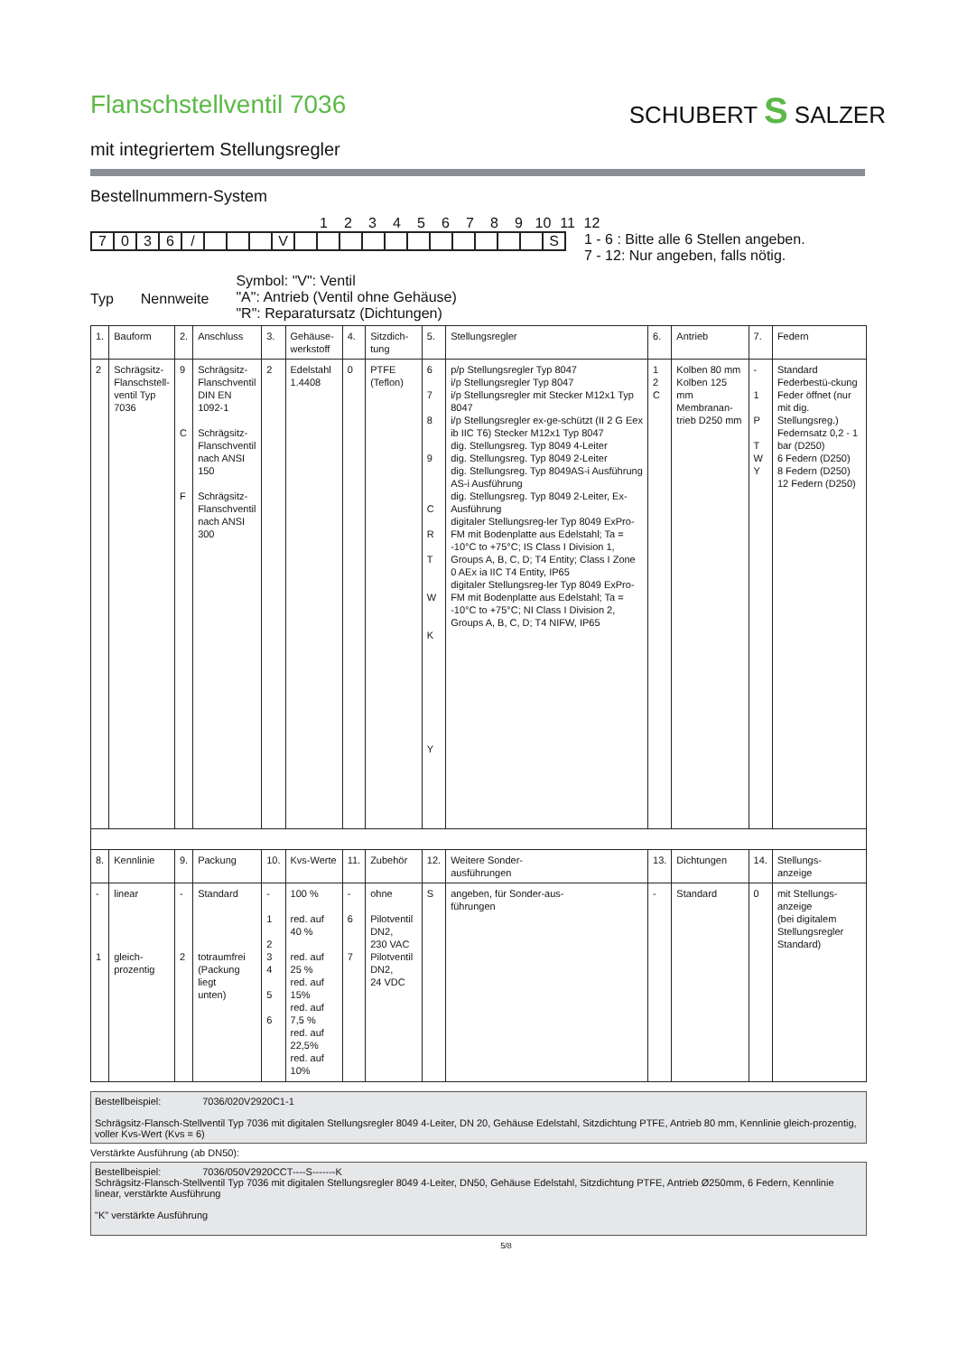Flanschstellventil 7036
SCHUBERT S SALZER
mit integriertem Stellungsregler
Bestellnummern-System
123456789 10 11 12
| 7 | 0 | 3 | 6 | / | | | | V | | | | | | | | | | | | S |
1 - 6 : Bitte alle 6 Stellen angeben.
7 - 12: Nur angeben, falls nötig.
Typ Nennweite
Symbol: "V": Ventil
"A": Antrieb (Ventil ohne Gehäuse)
"R": Reparatursatz (Dichtungen)
| 1. | Bauform | 2. | Anschluss | 3. | Gehäuse- werkstoff | 4. | Sitzdich- tung | 5. | Stellungsregler | 6. | Antrieb | 7. | Federn |
| 2 | Schrägsitz- Flanschstell- ventil Typ 7036 | 9 C F | Schrägsitz- Flanschventil DIN EN 1092-1 Schrägsitz- Flanschventil nach ANSI 150 Schrägsitz- Flanschventil nach ANSI 300 | 2 | Edelstahl 1.4408 | 0 | PTFE (Teflon) | 6 7 8 9 C R T W K Y | p/p Stellungsregler Typ 8047 i/p Stellungsregler Typ 8047 i/p Stellungsregler mit Stecker M12x1 Typ 8047 i/p Stellungsregler ex-ge-schützt (II 2 G Eex ib IIC T6) Stecker M12x1 Typ 8047 dig. Stellungsreg. Typ 8049 4-Leiter dig. Stellungsreg. Typ 8049 2-Leiter dig. Stellungsreg. Typ 8049AS-i Ausführung AS-i Ausführung dig. Stellungsreg. Typ 8049 2-Leiter, Ex-Ausführung digitaler Stellungsreg-ler Typ 8049 ExPro-FM mit Bodenplatte aus Edelstahl; Ta = -10°C to +75°C; IS Class I Division 1, Groups A, B, C, D; T4 Entity; Class I Zone 0 AEx ia IIC T4 Entity, IP65 digitaler Stellungsreg-ler Typ 8049 ExPro-FM mit Bodenplatte aus Edelstahl; Ta = -10°C to +75°C; NI Class I Division 2, Groups A, B, C, D; T4 NIFW, IP65 | 1 2 C | Kolben 80 mm Kolben 125 mm Membranan-trieb D250 mm | - 1 P T W Y | Standard Federbestü-ckung Feder öffnet (nur mit dig. Stellungsreg.) Federnsatz 0,2 - 1 bar (D250) 6 Federn (D250) 8 Federn (D250) 12 Federn (D250) |
| 8. | Kennlinie | 9. | Packung | 10. | Kvs-Werte | 11. | Zubehör | 12. | Weitere Sonder- ausführungen | 13. | Dichtungen | 14. | Stellungs- anzeige |
| - 1 | linear gleich- prozentig | - 2 | Standard totraumfrei (Packung liegt unten) | - 1 2 3 4 5 6 | 100 % red. auf 40 % red. auf 25 % red. auf 15% red. auf 7,5 % red. auf 22,5% red. auf 10% | - 6 7 | ohne Pilotventil DN2, 230 VAC Pilotventil DN2, 24 VDC | S | angeben, für Sonder-aus- führungen | - | Standard | 0 | mit Stellungs- anzeige (bei digitalem Stellungsregler Standard) |
Bestellbeispiel: 7036/020V2920C1-1
Schrägsitz-Flansch-Stellventil Typ 7036 mit digitalen Stellungsregler 8049 4-Leiter, DN 20, Gehäuse Edelstahl, Sitzdichtung PTFE, Antrieb 80 mm, Kennlinie gleich-prozentig, voller Kvs-Wert (Kvs = 6)
Verstärkte Ausführung (ab DN50):
Bestellbeispiel: 7036/050V2920CCT----S-------K
Schrägsitz-Flansch-Stellventil Typ 7036 mit digitalen Stellungsregler 8049 4-Leiter, DN50, Gehäuse Edelstahl, Sitzdichtung PTFE, Antrieb Ø250mm, 6 Federn, Kennlinie linear, verstärkte Ausführung
"K" verstärkte Ausführung
5/8